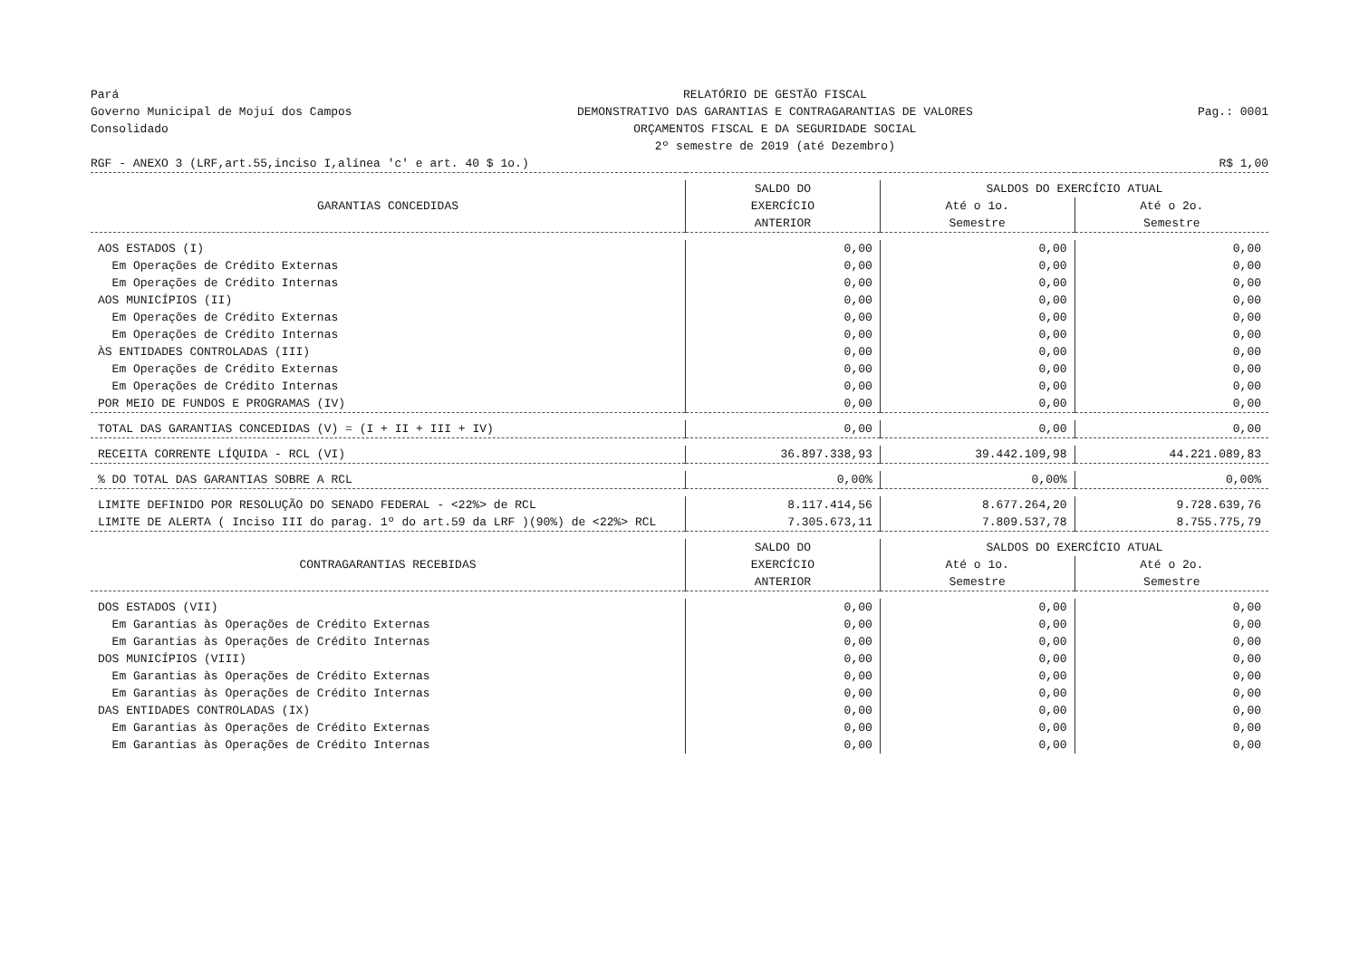Pará
Governo Municipal de Mojuí dos Campos
Consolidado
RELATÓRIO DE GESTÃO FISCAL
DEMONSTRATIVO DAS GARANTIAS E CONTRAGARANTIAS DE VALORES
ORÇAMENTOS FISCAL E DA SEGURIDADE SOCIAL
2º semestre de 2019 (até Dezembro)
Pag.: 0001
RGF - ANEXO 3 (LRF,art.55,inciso I,alínea 'c' e art. 40 $ 1o.)
R$ 1,00
| GARANTIAS CONCEDIDAS | SALDO DO EXERCÍCIO ANTERIOR | SALDOS DO EXERCÍCIO ATUAL | |
| --- | --- | --- | --- |
| | | Até o 1o. Semestre | Até o 2o. Semestre |
| AOS ESTADOS (I) | 0,00 | 0,00 | 0,00 |
| Em Operações de Crédito Externas | 0,00 | 0,00 | 0,00 |
| Em Operações de Crédito Internas | 0,00 | 0,00 | 0,00 |
| AOS MUNICÍPIOS (II) | 0,00 | 0,00 | 0,00 |
| Em Operações de Crédito Externas | 0,00 | 0,00 | 0,00 |
| Em Operações de Crédito Internas | 0,00 | 0,00 | 0,00 |
| ÀS ENTIDADES CONTROLADAS (III) | 0,00 | 0,00 | 0,00 |
| Em Operações de Crédito Externas | 0,00 | 0,00 | 0,00 |
| Em Operações de Crédito Internas | 0,00 | 0,00 | 0,00 |
| POR MEIO DE FUNDOS E PROGRAMAS (IV) | 0,00 | 0,00 | 0,00 |
| TOTAL DAS GARANTIAS CONCEDIDAS (V) = (I + II + III + IV) | 0,00 | 0,00 | 0,00 |
| RECEITA CORRENTE LÍQUIDA - RCL (VI) | 36.897.338,93 | 39.442.109,98 | 44.221.089,83 |
| % DO TOTAL DAS GARANTIAS SOBRE A RCL | 0,00% | 0,00% | 0,00% |
| LIMITE DEFINIDO POR RESOLUÇÃO DO SENADO FEDERAL - <22%> de RCL | 8.117.414,56 | 8.677.264,20 | 9.728.639,76 |
| LIMITE DE ALERTA ( Inciso III do parag. 1º do art.59 da LRF )(90%) de <22%> RCL | 7.305.673,11 | 7.809.537,78 | 8.755.775,79 |
| CONTRAGARANTIAS RECEBIDAS | SALDO DO EXERCÍCIO ANTERIOR | SALDOS DO EXERCÍCIO ATUAL | |
| | | Até o 1o. Semestre | Até o 2o. Semestre |
| DOS ESTADOS (VII) | 0,00 | 0,00 | 0,00 |
| Em Garantias às Operações de Crédito Externas | 0,00 | 0,00 | 0,00 |
| Em Garantias às Operações de Crédito Internas | 0,00 | 0,00 | 0,00 |
| DOS MUNICÍPIOS (VIII) | 0,00 | 0,00 | 0,00 |
| Em Garantias às Operações de Crédito Externas | 0,00 | 0,00 | 0,00 |
| Em Garantias às Operações de Crédito Internas | 0,00 | 0,00 | 0,00 |
| DAS ENTIDADES CONTROLADAS (IX) | 0,00 | 0,00 | 0,00 |
| Em Garantias às Operações de Crédito Externas | 0,00 | 0,00 | 0,00 |
| Em Garantias às Operações de Crédito Internas | 0,00 | 0,00 | 0,00 |